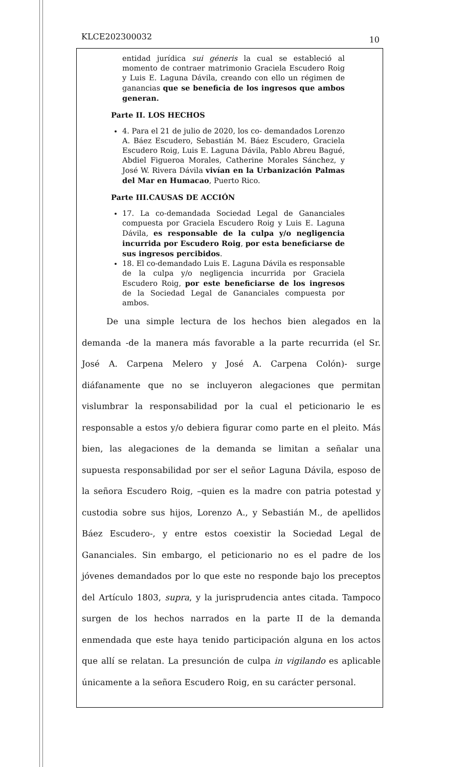KLCE202300032 10
entidad jurídica sui géneris la cual se estableció al momento de contraer matrimonio Graciela Escudero Roig y Luis E. Laguna Dávila, creando con ello un régimen de ganancias que se beneficia de los ingresos que ambos generan.
Parte II. LOS HECHOS
4. Para el 21 de julio de 2020, los co- demandados Lorenzo A. Báez Escudero, Sebastián M. Báez Escudero, Graciela Escudero Roig, Luis E. Laguna Dávila, Pablo Abreu Bagué, Abdiel Figueroa Morales, Catherine Morales Sánchez, y José W. Rivera Dávila vivían en la Urbanización Palmas del Mar en Humacao, Puerto Rico.
Parte III.CAUSAS DE ACCIÓN
17. La co-demandada Sociedad Legal de Gananciales compuesta por Graciela Escudero Roig y Luis E. Laguna Dávila, es responsable de la culpa y/o negligencia incurrida por Escudero Roig, por esta beneficiarse de sus ingresos percibidos.
18. El co-demandado Luis E. Laguna Dávila es responsable de la culpa y/o negligencia incurrida por Graciela Escudero Roig, por este beneficiarse de los ingresos de la Sociedad Legal de Gananciales compuesta por ambos.
De una simple lectura de los hechos bien alegados en la demanda -de la manera más favorable a la parte recurrida (el Sr. José A. Carpena Melero y José A. Carpena Colón)- surge diáfanamente que no se incluyeron alegaciones que permitan vislumbrar la responsabilidad por la cual el peticionario le es responsable a estos y/o debiera figurar como parte en el pleito. Más bien, las alegaciones de la demanda se limitan a señalar una supuesta responsabilidad por ser el señor Laguna Dávila, esposo de la señora Escudero Roig, –quien es la madre con patria potestad y custodia sobre sus hijos, Lorenzo A., y Sebastián M., de apellidos Báez Escudero-, y entre estos coexistir la Sociedad Legal de Gananciales. Sin embargo, el peticionario no es el padre de los jóvenes demandados por lo que este no responde bajo los preceptos del Artículo 1803, supra, y la jurisprudencia antes citada. Tampoco surgen de los hechos narrados en la parte II de la demanda enmendada que este haya tenido participación alguna en los actos que allí se relatan. La presunción de culpa in vigilando es aplicable únicamente a la señora Escudero Roig, en su carácter personal.